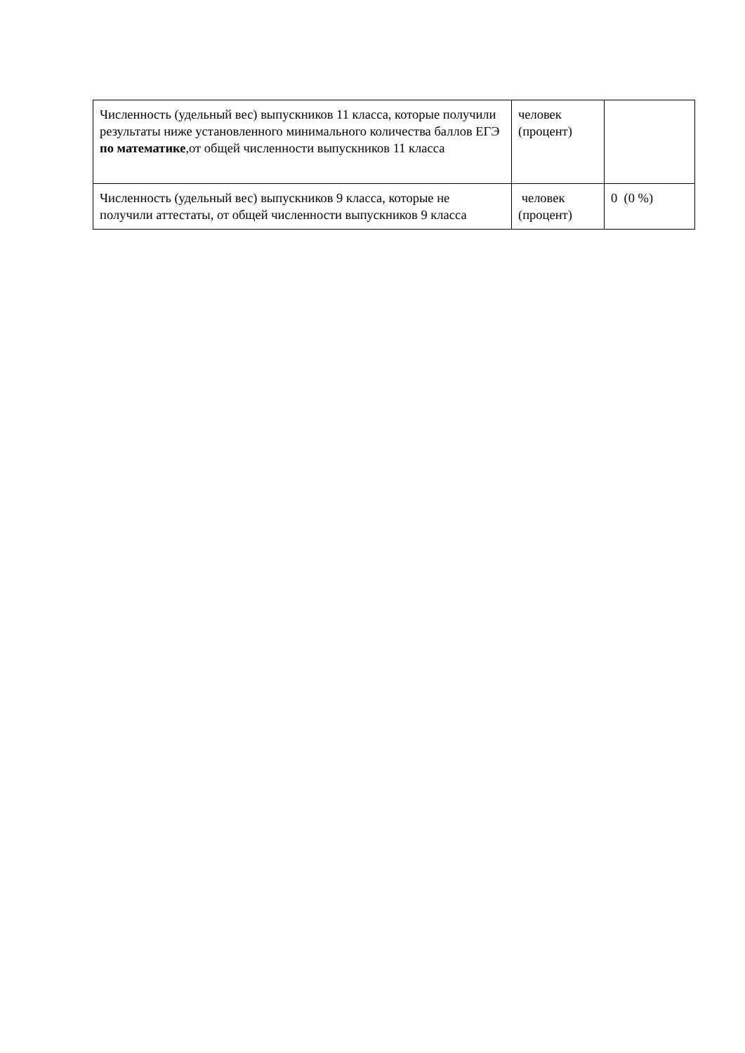| Численность (удельный вес) выпускников 11 класса, которые получили результаты ниже установленного минимального количества баллов ЕГЭ по математике ,от общей численности выпускников 11 класса | человек (процент) | |
| Численность (удельный вес) выпускников 9 класса, которые не получили аттестаты, от общей численности выпускников 9 класса | человек (процент) | 0 (0 %) |